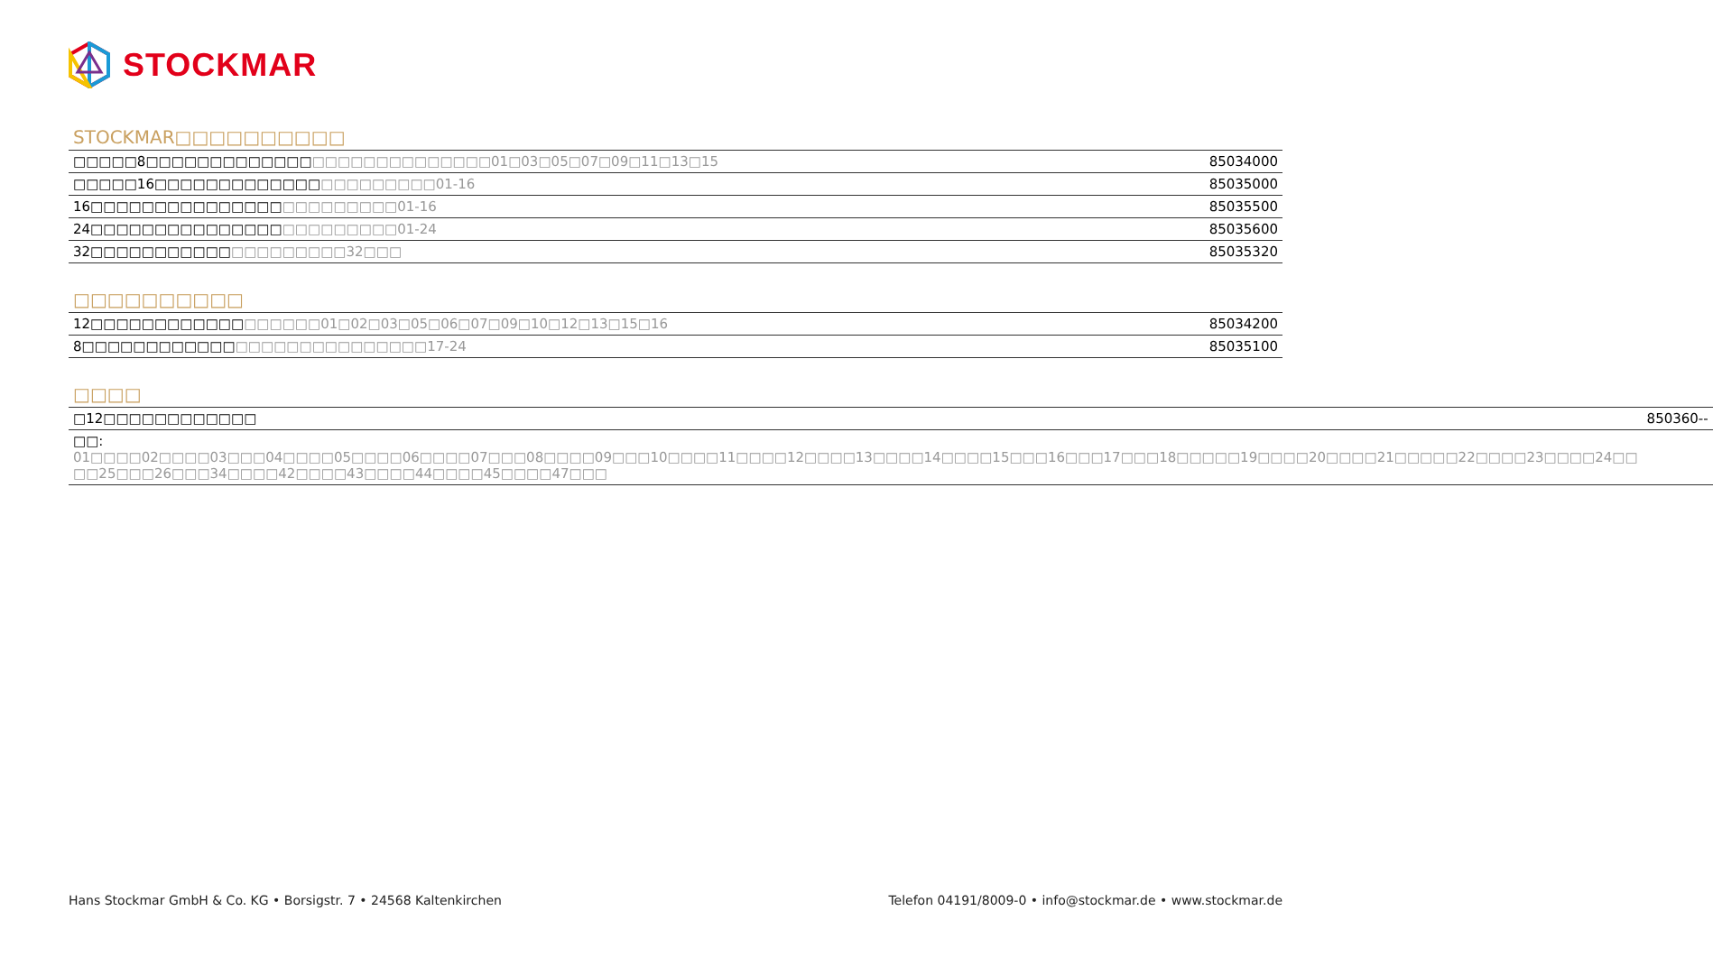STOCKMAR
STOCKMAR□□□□□□□□□□
| □□□□□8□□□□□□□□□□□□□ □□□□□□□□□□□□□□01□03□05□07□09□11□13□15 | 85034000 |
| □□□□□16□□□□□□□□□□□□□ □□□□□□□□□01-16 | 85035000 |
| 16□□□□□□□□□□□□□□□ □□□□□□□□□01-16 | 85035500 |
| 24□□□□□□□□□□□□□□□ □□□□□□□□□01-24 | 85035600 |
| 32□□□□□□□□□□□ □□□□□□□□□32□□□ | 85035320 |
□□□□□□□□□□
| 12□□□□□□□□□□□□ □□□□□□01□02□03□05□06□07□09□10□12□13□15□16 | 85034200 |
| 8□□□□□□□□□□□□ □□□□□□□□□□□□□□□17-24 | 85035100 |
□□□□
| □12□□□□□□□□□□□□ | 850360-- |
| □□: 01□□□□02□□□□03□□□04□□□□05□□□□06□□□□07□□□08□□□□09□□□10□□□□11□□□□12□□□□13□□□□14□□□□15□□□16□□□17□□□18□□□□□19□□□□20□□□□21□□□□□22□□□□23□□□□24□□ □□25□□□26□□□34□□□□42□□□□43□□□□44□□□□45□□□□47□□□ | |
Hans Stockmar GmbH & Co. KG • Borsigstr. 7 • 24568 Kaltenkirchen Telefon 04191/8009-0 • info@stockmar.de • www.stockmar.de